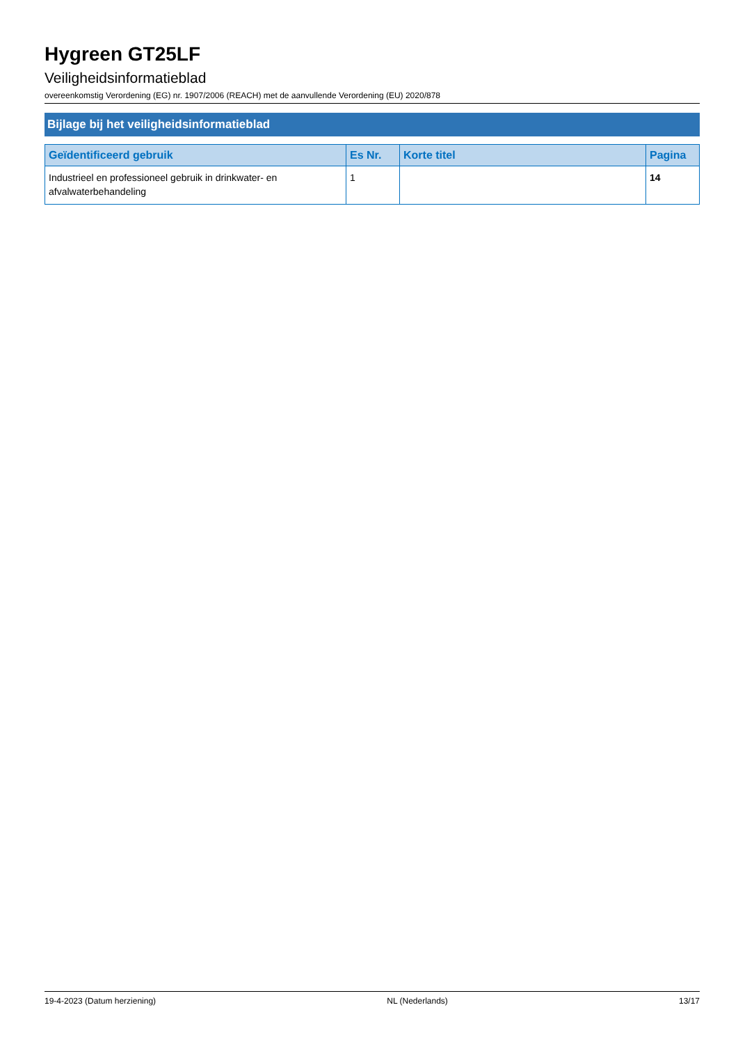Hygreen GT25LF
Veiligheidsinformatieblad
overeenkomstig Verordening (EG) nr. 1907/2006 (REACH) met de aanvullende Verordening (EU) 2020/878
Bijlage bij het veiligheidsinformatieblad
| Geïdentificeerd gebruik | Es Nr. | Korte titel | Pagina |
| --- | --- | --- | --- |
| Industrieel en professioneel gebruik in drinkwater- en afvalwaterbehandeling | 1 | | 14 |
19-4-2023 (Datum herziening) NL (Nederlands) 13/17